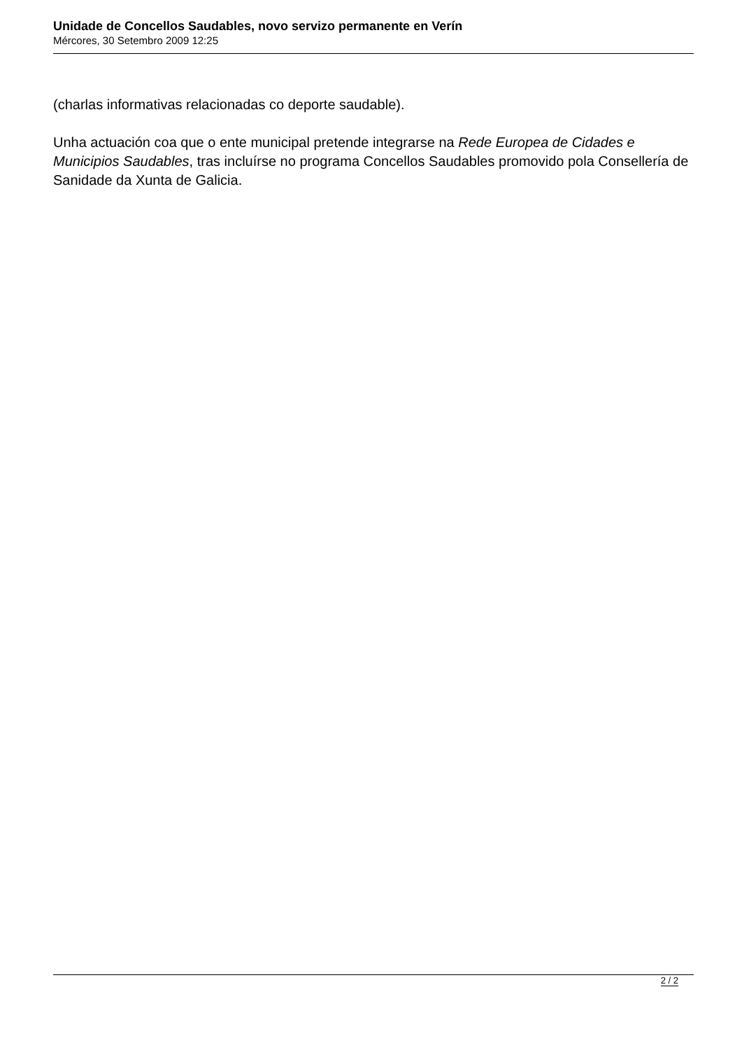Unidade de Concellos Saudables, novo servizo permanente en Verín
Mércores, 30 Setembro 2009 12:25
(charlas informativas relacionadas co deporte saudable).
Unha actuación coa que o ente municipal pretende integrarse na Rede Europea de Cidades e Municipios Saudables, tras incluírse no programa Concellos Saudables promovido pola Consellería de Sanidade da Xunta de Galicia.
2 / 2